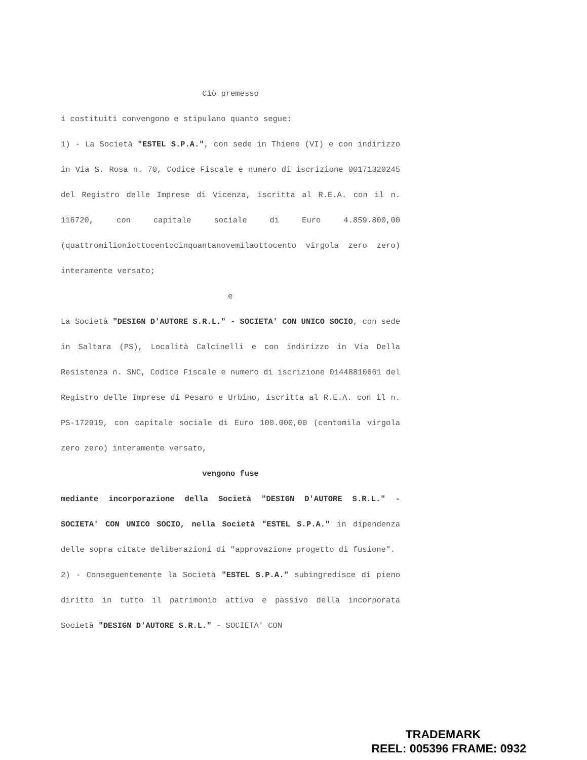Ciò premesso
i costituiti convengono e stipulano quanto segue:
1) - La Società "ESTEL S.P.A.", con sede in Thiene (VI) e con indirizzo in Via S. Rosa n. 70, Codice Fiscale e numero di iscrizione 00171320245 del Registro delle Imprese di Vicenza, iscritta al R.E.A. con il n. 116720, con capitale sociale di Euro 4.859.800,00 (quattromilioniottocentocinquantanovemilaottocento virgola zero zero) interamente versato;
e
La Società "DESIGN D'AUTORE S.R.L." - SOCIETA' CON UNICO SOCIO, con sede in Saltara (PS), Località Calcinelli e con indirizzo in Via Della Resistenza n. SNC, Codice Fiscale e numero di iscrizione 01448810661 del Registro delle Imprese di Pesaro e Urbino, iscritta al R.E.A. con il n. PS-172919, con capitale sociale di Euro 100.000,00 (centomila virgola zero zero) interamente versato,
vengono fuse
mediante incorporazione della Società "DESIGN D'AUTORE S.R.L." - SOCIETA' CON UNICO SOCIO, nella Società "ESTEL S.P.A." in dipendenza delle sopra citate deliberazioni di "approvazione progetto di fusione".
2) - Conseguentemente la Società "ESTEL S.P.A." subingredisce di pieno diritto in tutto il patrimonio attivo e passivo della incorporata Società "DESIGN D'AUTORE S.R.L." - SOCIETA' CON
TRADEMARK
REEL: 005396 FRAME: 0932